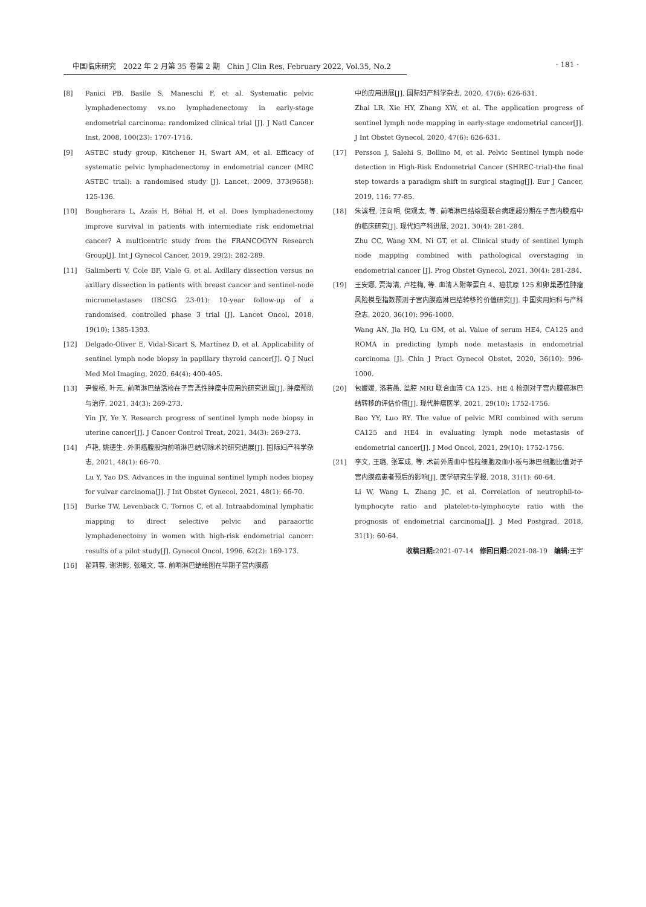中国临床研究　2022 年 2 月第 35 卷第 2 期　Chin J Clin Res, February 2022, Vol.35, No.2
· 181 ·
[8] Panici PB, Basile S, Maneschi F, et al. Systematic pelvic lymphadenectomy vs.no lymphadenectomy in early-stage endometrial carcinoma: randomized clinical trial [J]. J Natl Cancer Inst, 2008, 100(23): 1707-1716.
[9] ASTEC study group, Kitchener H, Swart AM, et al. Efficacy of systematic pelvic lymphadenectomy in endometrial cancer (MRC ASTEC trial): a randomised study [J]. Lancet, 2009, 373(9658): 125-136.
[10] Bougherara L, Azaïs H, Béhal H, et al. Does lymphadenectomy improve survival in patients with intermediate risk endometrial cancer? A multicentric study from the FRANCOGYN Research Group[J]. Int J Gynecol Cancer, 2019, 29(2): 282-289.
[11] Galimberti V, Cole BF, Viale G, et al. Axillary dissection versus no axillary dissection in patients with breast cancer and sentinel-node micrometastases (IBCSG 23-01): 10-year follow-up of a randomised, controlled phase 3 trial [J]. Lancet Oncol, 2018, 19(10): 1385-1393.
[12] Delgado-Oliver E, Vidal-Sicart S, Martínez D, et al. Applicability of sentinel lymph node biopsy in papillary thyroid cancer[J]. Q J Nucl Med Mol Imaging, 2020, 64(4): 400-405.
[13] 尹俊杨, 叶元. 前哨淋巴结活检在子宫恶性肿瘤中应用的研究进展[J]. 肿瘤预防与治疗, 2021, 34(3): 269-273.
Yin JY, Ye Y. Research progress of sentinel lymph node biopsy in uterine cancer[J]. J Cancer Control Treat, 2021, 34(3): 269-273.
[14] 卢艳, 姚德生. 外阴癌腹股沟前哨淋巴结切除术的研究进展[J]. 国际妇产科学杂志, 2021, 48(1): 66-70.
Lu Y, Yao DS. Advances in the inguinal sentinel lymph nodes biopsy for vulvar carcinoma[J]. J Int Obstet Gynecol, 2021, 48(1): 66-70.
[15] Burke TW, Levenback C, Tornos C, et al. Intraabdominal lymphatic mapping to direct selective pelvic and paraaortic lymphadenectomy in women with high-risk endometrial cancer: results of a pilot study[J]. Gynecol Oncol, 1996, 62(2): 169-173.
[16] 翟莉蓉, 谢洪影, 张曦文, 等. 前哨淋巴结绘图在早期子宫内膜癌
中的应用进展[J]. 国际妇产科学杂志, 2020, 47(6): 626-631.
Zhai LR, Xie HY, Zhang XW, et al. The application progress of sentinel lymph node mapping in early-stage endometrial cancer[J]. J Int Obstet Gynecol, 2020, 47(6): 626-631.
[17] Persson J, Salehi S, Bollino M, et al. Pelvic Sentinel lymph node detection in High-Risk Endometrial Cancer (SHREC-trial)-the final step towards a paradigm shift in surgical staging[J]. Eur J Cancer, 2019, 116: 77-85.
[18] 朱诚程, 汪向明, 倪观太, 等. 前哨淋巴结绘图联合病理超分期在子宫内膜癌中的临床研究[J]. 现代妇产科进展, 2021, 30(4): 281-284.
Zhu CC, Wang XM, Ni GT, et al. Clinical study of sentinel lymph node mapping combined with pathological overstaging in endometrial cancer [J]. Prog Obstet Gynecol, 2021, 30(4): 281-284.
[19] 王安娜, 贾海清, 卢桂梅, 等. 血清人附睾蛋白 4、癌抗原 125 和卵巢恶性肿瘤风险模型指数预测子宫内膜癌淋巴结转移的价值研究[J]. 中国实用妇科与产科杂志, 2020, 36(10): 996-1000.
Wang AN, Jia HQ, Lu GM, et al. Value of serum HE4, CA125 and ROMA in predicting lymph node metastasis in endometrial carcinoma [J]. Chin J Pract Gynecol Obstet, 2020, 36(10): 996-1000.
[20] 包媛媛, 洛若愚. 盆腔 MRI 联合血清 CA 125、HE 4 检测对子宫内膜癌淋巴结转移的评估价值[J]. 现代肿瘤医学, 2021, 29(10): 1752-1756.
Bao YY, Luo RY. The value of pelvic MRI combined with serum CA125 and HE4 in evaluating lymph node metastasis of endometrial cancer[J]. J Mod Oncol, 2021, 29(10): 1752-1756.
[21] 李文, 王璐, 张军成, 等. 术前外周血中性粒细胞及血小板与淋巴细胞比值对子宫内膜癌患者预后的影响[J]. 医学研究生学报, 2018, 31(1): 60-64.
Li W, Wang L, Zhang JC, et al. Correlation of neutrophil-to-lymphocyte ratio and platelet-to-lymphocyte ratio with the prognosis of endometrial carcinoma[J]. J Med Postgrad, 2018, 31(1): 60-64.
收稿日期: 2021-07-14　修回日期: 2021-08-19　编辑: 王宇